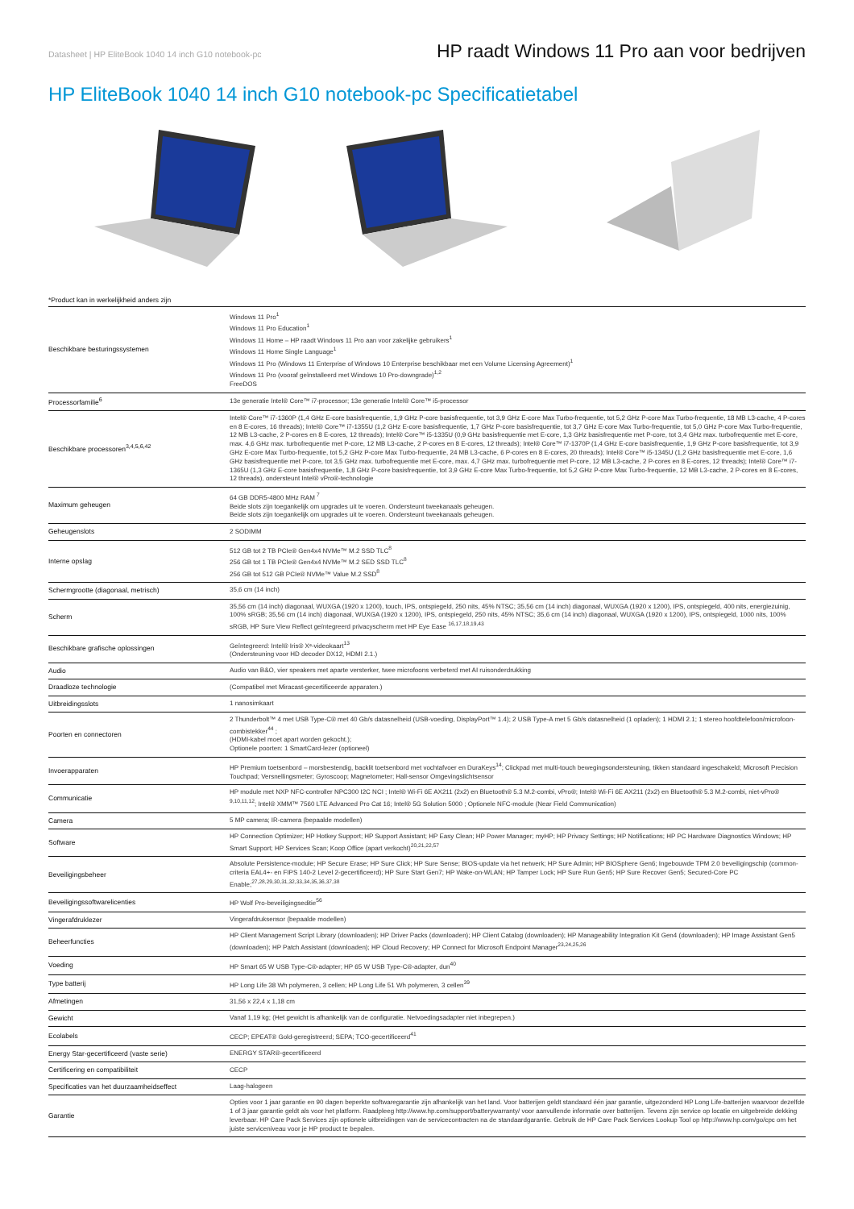Datasheet | HP EliteBook 1040 14 inch G10 notebook-pc HP raadt Windows 11 Pro aan voor bedrijven
HP EliteBook 1040 14 inch G10 notebook-pc Specificatietabel
*Product kan in werkelijkheid anders zijn
| Beschikbare besturingssystemen | Windows 11 Pro<sup>1</sup> Windows 11 Pro Education<sup>1</sup> Windows 11 Home – HP raadt Windows 11 Pro aan voor zakelijke gebruikers<sup>1</sup> Windows 11 Home Single Language<sup>1</sup> Windows 11 Pro (Windows 11 Enterprise of Windows 10 Enterprise beschikbaar met een Volume Licensing Agreement)<sup>1</sup> Windows 11 Pro (vooraf geïnstalleerd met Windows 10 Pro-downgrade)<sup>1,2</sup> FreeDOS |
| Processorfamilie<sup>6</sup> | 13e generatie Intel® Core™ i7-processor; 13e generatie Intel® Core™ i5-processor |
| Beschikbare processoren<sup>3,4,5,6,42</sup> | Intel® Core™ i7-1360P (1,4 GHz E-core basisfrequentie, 1,9 GHz P-core basisfrequentie, tot 3,9 GHz E-core Max Turbo-frequentie, tot 5,2 GHz P-core Max Turbo-frequentie, 18 MB L3-cache, 4 P-cores en 8 E-cores, 16 threads); Intel® Core™ i7-1355U (1,2 GHz E-core basisfrequentie, 1,7 GHz P-core basisfrequentie, tot 3,7 GHz E-core Max Turbo-frequentie, tot 5,0 GHz P-core Max Turbo-frequentie, 12 MB L3-cache, 2 P-cores en 8 E-cores, 12 threads); Intel® Core™ i5-1335U (0,9 GHz basisfrequentie met E-core, 1,3 GHz basisfrequentie met P-core, tot 3,4 GHz max. turbofrequentie met E-core, max. 4,6 GHz max. turbofrequentie met P-core, 12 MB L3-cache, 2 P-cores en 8 E-cores, 12 threads); Intel® Core™ i7-1370P (1,4 GHz E-core basisfrequentie, 1,9 GHz P-core basisfrequentie, tot 3,9 GHz E-core Max Turbo-frequentie, tot 5,2 GHz P-core Max Turbo-frequentie, 24 MB L3-cache, 6 P-cores en 8 E-cores, 20 threads); Intel® Core™ i5-1345U (1,2 GHz basisfrequentie met E-core, 1,6 GHz basisfrequentie met P-core, tot 3,5 GHz max. turbofrequentie met E-core, max. 4,7 GHz max. turbofrequentie met P-core, 12 MB L3-cache, 2 P-cores en 8 E-cores, 12 threads); Intel® Core™ i7-1365U (1,3 GHz E-core basisfrequentie, 1,8 GHz P-core basisfrequentie, tot 3,9 GHz E-core Max Turbo-frequentie, tot 5,2 GHz P-core Max Turbo-frequentie, 12 MB L3-cache, 2 P-cores en 8 E-cores, 12 threads), ondersteunt Intel® vPro®-technologie |
| Maximum geheugen | 64 GB DDR5-4800 MHz RAM <sup>7</sup> Beide slots zijn toegankelijk om upgrades uit te voeren. Ondersteunt tweekanaals geheugen. Beide slots zijn toegankelijk om upgrades uit te voeren. Ondersteunt tweekanaals geheugen. |
| Geheugenslots | 2 SODIMM |
| Interne opslag | 512 GB tot 2 TB PCIe® Gen4x4 NVMe™ M.2 SSD TLC<sup>8</sup> 256 GB tot 1 TB PCIe® Gen4x4 NVMe™ M.2 SED SSD TLC<sup>8</sup> 256 GB tot 512 GB PCIe® NVMe™ Value M.2 SSD<sup>8</sup> |
| Schermgrootte (diagonaal, metrisch) | 35,6 cm (14 inch) |
| Scherm | 35,56 cm (14 inch) diagonaal, WUXGA (1920 x 1200), touch, IPS, ontspiegeld, 250 nits, 45% NTSC; 35,56 cm (14 inch) diagonaal, WUXGA (1920 x 1200), IPS, ontspiegeld, 400 nits, energiezuinig, 100% sRGB; 35,56 cm (14 inch) diagonaal, WUXGA (1920 x 1200), IPS, ontspiegeld, 250 nits, 45% NTSC; 35,6 cm (14 inch) diagonaal, WUXGA (1920 x 1200), IPS, ontspiegeld, 1000 nits, 100% sRGB, HP Sure View Reflect geïntegreerd privacyscherm met HP Eye Ease <sup>16,17,18,19,43</sup> |
| Beschikbare grafische oplossingen | Geïntegreerd: Intel® Iris® Xᵉ-videokaart<sup>13</sup> (Ondersteuning voor HD decoder DX12, HDMI 2.1.) |
| Audio | Audio van B&O, vier speakers met aparte versterker, twee microfoons verbeterd met AI ruisonderdrukking |
| Draadloze technologie | (Compatibel met Miracast-gecertificeerde apparaten.) |
| Uitbreidingsslots | 1 nanosimkaart |
| Poorten en connectoren | 2 Thunderbolt™ 4 met USB Type-C® met 40 Gb/s datasnelheid (USB-voeding, DisplayPort™ 1.4); 2 USB Type-A met 5 Gb/s datasnelheid (1 opladen); 1 HDMI 2.1; 1 stereo hoofdtelefoon/microfoon-combistekker<sup>44</sup> ; (HDMI-kabel moet apart worden gekocht.); Optionele poorten: 1 SmartCard-lezer (optioneel) |
| Invoerapparaten | HP Premium toetsenbord – morsbestendig, backlit toetsenbord met vochtafvoer en DuraKeys<sup>14</sup>; Clickpad met multi-touch bewegingsondersteuning, tikken standaard ingeschakeld; Microsoft Precision Touchpad; Versnellingsmeter; Gyroscoop; Magnetometer; Hall-sensor Omgevingslichtsensor |
| Communicatie | HP module met NXP NFC-controller NPC300 I2C NCI ; Intel® Wi-Fi 6E AX211 (2x2) en Bluetooth® 5.3 M.2-combi, vPro®; Intel® Wi-Fi 6E AX211 (2x2) en Bluetooth® 5.3 M.2-combi, niet-vPro® <sup>9,10,11,12</sup>; Intel® XMM™ 7560 LTE Advanced Pro Cat 16; Intel® 5G Solution 5000 ; Optionele NFC-module (Near Field Communication) |
| Camera | 5 MP camera; IR-camera (bepaalde modellen) |
| Software | HP Connection Optimizer; HP Hotkey Support; HP Support Assistant; HP Easy Clean; HP Power Manager; myHP; HP Privacy Settings; HP Notifications; HP PC Hardware Diagnostics Windows; HP Smart Support; HP Services Scan; Koop Office (apart verkocht)<sup>20,21,22,57</sup> |
| Beveiligingsbeheer | Absolute Persistence-module; HP Secure Erase; HP Sure Click; HP Sure Sense; BIOS-update via het netwerk; HP Sure Admin; HP BIOSphere Gen6; Ingebouwde TPM 2.0 beveiligingschip (common-criteria EAL4+- en FIPS 140-2 Level 2-gecertificeerd); HP Sure Start Gen7; HP Wake-on-WLAN; HP Tamper Lock; HP Sure Run Gen5; HP Sure Recover Gen5; Secured-Core PC Enable;<sup>27,28,29,30,31,32,33,34,35,36,37,38</sup> |
| Beveiligingssoftwarelicenties | HP Wolf Pro-beveiligingseditie<sup>56</sup> |
| Vingerafdruklezer | Vingerafdruksensor (bepaalde modellen) |
| Beheerfuncties | HP Client Management Script Library (downloaden); HP Driver Packs (downloaden); HP Client Catalog (downloaden); HP Manageability Integration Kit Gen4 (downloaden); HP Image Assistant Gen5 (downloaden); HP Patch Assistant (downloaden); HP Cloud Recovery; HP Connect for Microsoft Endpoint Manager<sup>23,24,25,26</sup> |
| Voeding | HP Smart 65 W USB Type-C®-adapter; HP 65 W USB Type-C®-adapter, dun<sup>40</sup> |
| Type batterij | HP Long Life 38 Wh polymeren, 3 cellen; HP Long Life 51 Wh polymeren, 3 cellen<sup>39</sup> |
| Afmetingen | 31,56 x 22,4 x 1,18 cm |
| Gewicht | Vanaf 1,19 kg; (Het gewicht is afhankelijk van de configuratie. Netvoedingsadapter niet inbegrepen.) |
| Ecolabels | CECP; EPEAT® Gold-geregistreerd; SEPA; TCO-gecertificeerd<sup>41</sup> |
| Energy Star-gecertificeerd (vaste serie) | ENERGY STAR®-gecertificeerd |
| Certificering en compatibiliteit | CECP |
| Specificaties van het duurzaamheidseffect | Laag-halogeen |
| Garantie | Opties voor 1 jaar garantie en 90 dagen beperkte softwaregarantie zijn afhankelijk van het land. Voor batterijen geldt standaard één jaar garantie, uitgezonderd HP Long Life-batterijen waarvoor dezelfde 1 of 3 jaar garantie geldt als voor het platform. Raadpleeg http://www.hp.com/support/batterywarranty/ voor aanvullende informatie over batterijen. Tevens zijn service op locatie en uitgebreide dekking leverbaar. HP Care Pack Services zijn optionele uitbreidingen van de servicecontracten na de standaardgarantie. Gebruik de HP Care Pack Services Lookup Tool op http://www.hp.com/go/cpc om het juiste serviceniveau voor je HP product te bepalen. |